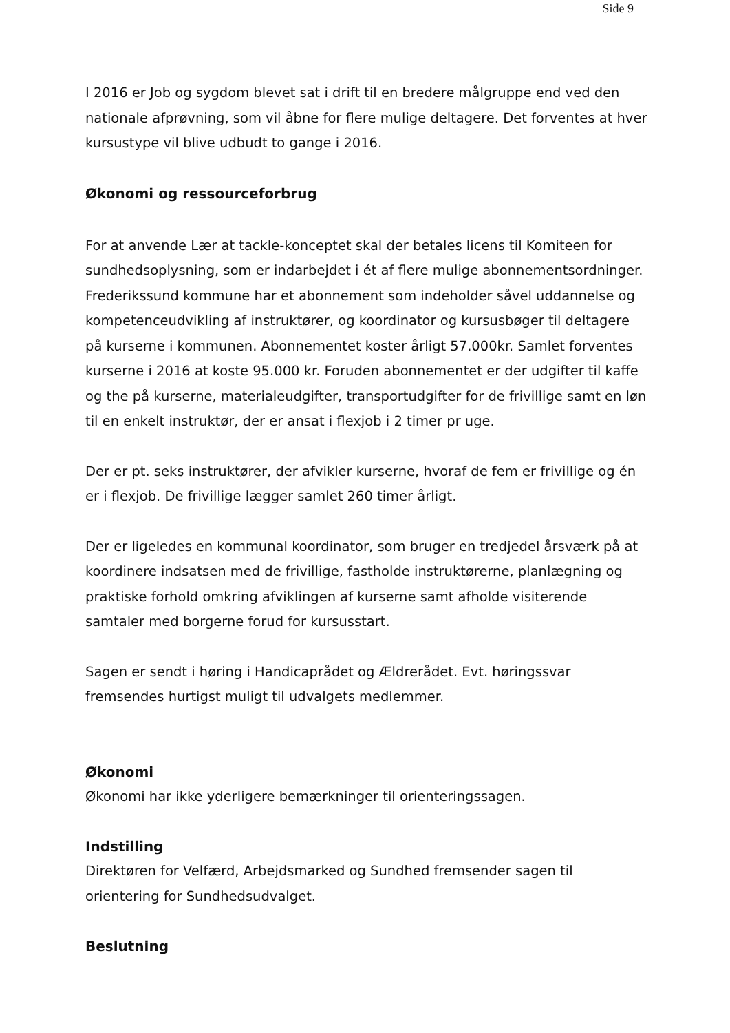Side 9
I 2016 er Job og sygdom blevet sat i drift til en bredere målgruppe end ved den nationale afprøvning, som vil åbne for flere mulige deltagere. Det forventes at hver kursustype vil blive udbudt to gange i 2016.
Økonomi og ressourceforbrug
For at anvende Lær at tackle-konceptet skal der betales licens til Komiteen for sundhedsoplysning, som er indarbejdet i ét af flere mulige abonnementsordninger. Frederikssund kommune har et abonnement som indeholder såvel uddannelse og kompetenceudvikling af instruktører, og koordinator og kursusbøger til deltagere på kurserne i kommunen. Abonnementet koster årligt 57.000kr. Samlet forventes kurserne i 2016 at koste 95.000 kr. Foruden abonnementet er der udgifter til kaffe og the på kurserne, materialeudgifter, transportudgifter for de frivillige samt en løn til en enkelt instruktør, der er ansat i flexjob i 2 timer pr uge.
Der er pt. seks instruktører, der afvikler kurserne, hvoraf de fem er frivillige og én er i flexjob. De frivillige lægger samlet 260 timer årligt.
Der er ligeledes en kommunal koordinator, som bruger en tredjedel årsværk på at koordinere indsatsen med de frivillige, fastholde instruktørerne, planlægning og praktiske forhold omkring afviklingen af kurserne samt afholde visiterende samtaler med borgerne forud for kursusstart.
Sagen er sendt i høring i Handicaprådet og Ældrerådet. Evt. høringssvar fremsendes hurtigst muligt til udvalgets medlemmer.
Økonomi
Økonomi har ikke yderligere bemærkninger til orienteringssagen.
Indstilling
Direktøren for Velfærd, Arbejdsmarked og Sundhed fremsender sagen til orientering for Sundhedsudvalget.
Beslutning